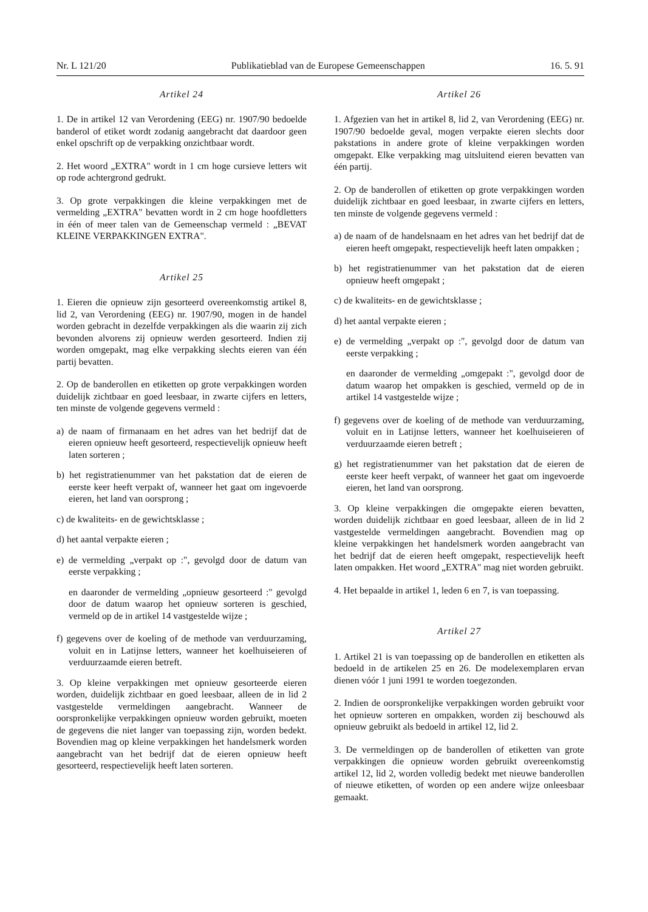Nr. L 121/20 Publikatieblad van de Europese Gemeenschappen 16. 5. 91
Artikel 24
1. De in artikel 12 van Verordening (EEG) nr. 1907/90 bedoelde banderol of etiket wordt zodanig aangebracht dat daardoor geen enkel opschrift op de verpakking onzichtbaar wordt.
2. Het woord „EXTRA" wordt in 1 cm hoge cursieve letters wit op rode achtergrond gedrukt.
3. Op grote verpakkingen die kleine verpakkingen met de vermelding „EXTRA" bevatten wordt in 2 cm hoge hoofdletters in één of meer talen van de Gemeenschap vermeld : „BEVAT KLEINE VERPAKKINGEN EXTRA".
Artikel 25
1. Eieren die opnieuw zijn gesorteerd overeenkomstig artikel 8, lid 2, van Verordening (EEG) nr. 1907/90, mogen in de handel worden gebracht in dezelfde verpakkingen als die waarin zij zich bevonden alvorens zij opnieuw werden gesorteerd. Indien zij worden omgepakt, mag elke verpakking slechts eieren van één partij bevatten.
2. Op de banderollen en etiketten op grote verpakkingen worden duidelijk zichtbaar en goed leesbaar, in zwarte cijfers en letters, ten minste de volgende gegevens vermeld :
a) de naam of firmanaam en het adres van het bedrijf dat de eieren opnieuw heeft gesorteerd, respectievelijk opnieuw heeft laten sorteren ;
b) het registratienummer van het pakstation dat de eieren de eerste keer heeft verpakt of, wanneer het gaat om ingevoerde eieren, het land van oorsprong ;
c) de kwaliteits- en de gewichtsklasse ;
d) het aantal verpakte eieren ;
e) de vermelding „verpakt op :", gevolgd door de datum van eerste verpakking ;
en daaronder de vermelding „opnieuw gesorteerd :" gevolgd door de datum waarop het opnieuw sorteren is geschied, vermeld op de in artikel 14 vastgestelde wijze ;
f) gegevens over de koeling of de methode van verduurzaming, voluit en in Latijnse letters, wanneer het koelhuiseieren of verduurzaamde eieren betreft.
3. Op kleine verpakkingen met opnieuw gesorteerde eieren worden, duidelijk zichtbaar en goed leesbaar, alleen de in lid 2 vastgestelde vermeldingen aangebracht. Wanneer de oorspronkelijke verpakkingen opnieuw worden gebruikt, moeten de gegevens die niet langer van toepassing zijn, worden bedekt. Bovendien mag op kleine verpakkingen het handelsmerk worden aangebracht van het bedrijf dat de eieren opnieuw heeft gesorteerd, respectievelijk heeft laten sorteren.
Artikel 26
1. Afgezien van het in artikel 8, lid 2, van Verordening (EEG) nr. 1907/90 bedoelde geval, mogen verpakte eieren slechts door pakstations in andere grote of kleine verpakkingen worden omgepakt. Elke verpakking mag uitsluitend eieren bevatten van één partij.
2. Op de banderollen of etiketten op grote verpakkingen worden duidelijk zichtbaar en goed leesbaar, in zwarte cijfers en letters, ten minste de volgende gegevens vermeld :
a) de naam of de handelsnaam en het adres van het bedrijf dat de eieren heeft omgepakt, respectievelijk heeft laten ompakken ;
b) het registratienummer van het pakstation dat de eieren opnieuw heeft omgepakt ;
c) de kwaliteits- en de gewichtsklasse ;
d) het aantal verpakte eieren ;
e) de vermelding „verpakt op :", gevolgd door de datum van eerste verpakking ;
en daaronder de vermelding „omgepakt :", gevolgd door de datum waarop het ompakken is geschied, vermeld op de in artikel 14 vastgestelde wijze ;
f) gegevens over de koeling of de methode van verduurzaming, voluit en in Latijnse letters, wanneer het koelhuiseieren of verduurzaamde eieren betreft ;
g) het registratienummer van het pakstation dat de eieren de eerste keer heeft verpakt, of wanneer het gaat om ingevoerde eieren, het land van oorsprong.
3. Op kleine verpakkingen die omgepakte eieren bevatten, worden duidelijk zichtbaar en goed leesbaar, alleen de in lid 2 vastgestelde vermeldingen aangebracht. Bovendien mag op kleine verpakkingen het handelsmerk worden aangebracht van het bedrijf dat de eieren heeft omgepakt, respectievelijk heeft laten ompakken. Het woord „EXTRA" mag niet worden gebruikt.
4. Het bepaalde in artikel 1, leden 6 en 7, is van toepassing.
Artikel 27
1. Artikel 21 is van toepassing op de banderollen en etiketten als bedoeld in de artikelen 25 en 26. De modelexemplaren ervan dienen vóór 1 juni 1991 te worden toegezonden.
2. Indien de oorspronkelijke verpakkingen worden gebruikt voor het opnieuw sorteren en ompakken, worden zij beschouwd als opnieuw gebruikt als bedoeld in artikel 12, lid 2.
3. De vermeldingen op de banderollen of etiketten van grote verpakkingen die opnieuw worden gebruikt overeenkomstig artikel 12, lid 2, worden volledig bedekt met nieuwe banderollen of nieuwe etiketten, of worden op een andere wijze onleesbaar gemaakt.